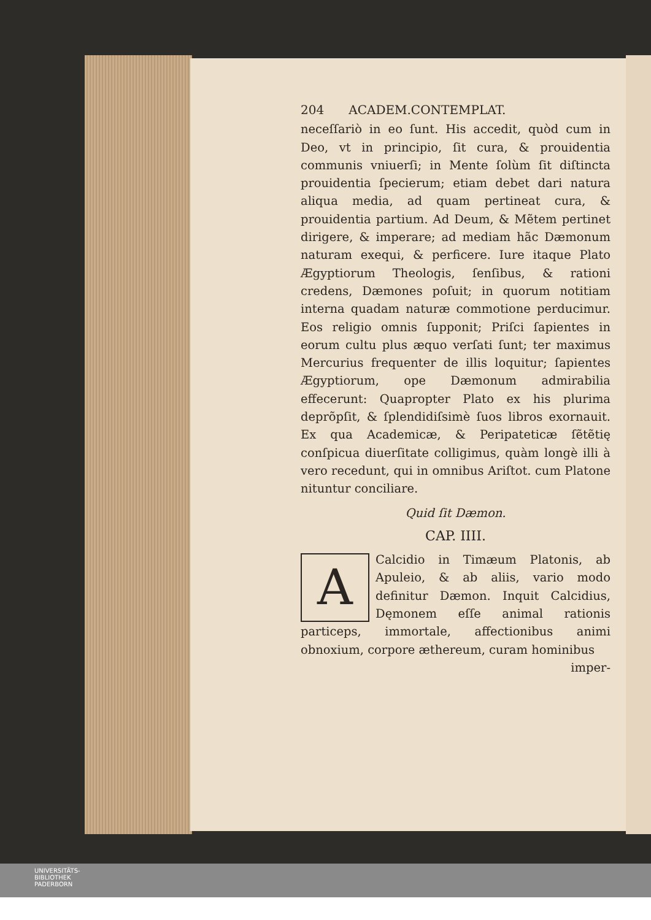204 ACADEM.CONTEMPLAT.
neceſſariò in eo ſunt. His accedit, quòd cum in Deo, vt in principio, ſit cura, & prouidentia communis vniuerſi; in Mente ſolùm ſit diſtincta prouidentia ſpecierum; etiam debet dari natura aliqua media, ad quam pertineat cura, & prouidentia partium. Ad Deum, & Mẽtem pertinet dirigere, & imperare; ad mediam hãc Dæmonum naturam exequi, & perficere. Iure itaque Plato Ægyptiorum Theologis, ſenſibus, & rationi credens, Dæmones poſuit; in quorum notitiam interna quadam naturæ commotione perducimur. Eos religio omnis ſupponit; Priſci ſapientes in eorum cultu plus æquo verſati ſunt; ter maximus Mercurius frequenter de illis loquitur; ſapientes Ægyptiorum, ope Dæmonum admirabilia effecerunt: Quapropter Plato ex his plurima deprõpſit, & ſplendidiſsimè ſuos libros exornauit. Ex qua Academicæ, & Peripateticæ ſẽtẽtię conſpicua diuerſitate colligimus, quàm longè illi à vero recedunt, qui in omnibus Ariſtot. cum Platone nituntur conciliare.
Quid ſit Dæmon.
CAP. IIII.
A Calcidio in Timæum Platonis, ab Apuleio, & ab aliis, vario modo definitur Dæmon. Inquit Calcidius, Dęmonem eſſe animal rationis particeps, immortale, affectionibus animi obnoxium, corpore æthereum, curam hominibus
imper-
UNIVERSITÄTS-
BIBLIOTHEK
PADERBORN